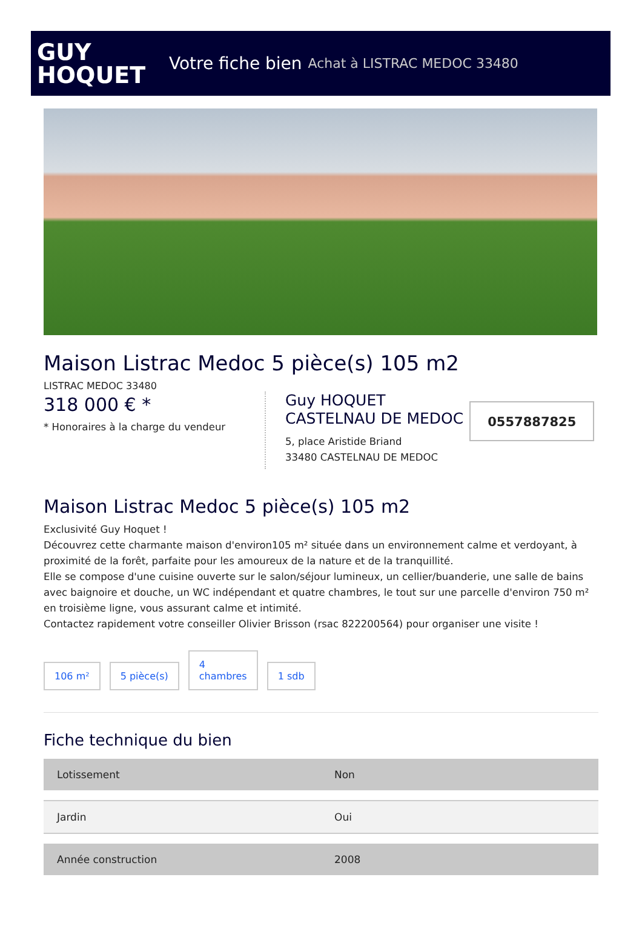GUY
HOQUET
Votre fiche bien Achat à LISTRAC MEDOC 33480
Maison Listrac Medoc 5 pièce(s) 105 m2
LISTRAC MEDOC 33480
318 000 € *
* Honoraires à la charge du vendeur
Guy HOQUET
CASTELNAU DE MEDOC
5, place Aristide Briand
33480 CASTELNAU DE MEDOC
0557887825
Maison Listrac Medoc 5 pièce(s) 105 m2
Exclusivité Guy Hoquet !
Découvrez cette charmante maison d'environ105 m² située dans un environnement calme et verdoyant, à proximité de la forêt, parfaite pour les amoureux de la nature et de la tranquillité.
Elle se compose d'une cuisine ouverte sur le salon/séjour lumineux, un cellier/buanderie, une salle de bains avec baignoire et douche, un WC indépendant et quatre chambres, le tout sur une parcelle d'environ 750 m² en troisième ligne, vous assurant calme et intimité.
Contactez rapidement votre conseiller Olivier Brisson (rsac 822200564) pour organiser une visite !
106 m²
5 pièce(s)
4
chambres
1 sdb
Fiche technique du bien
| Lotissement | Non |
| Jardin | Oui |
| Année construction | 2008 |